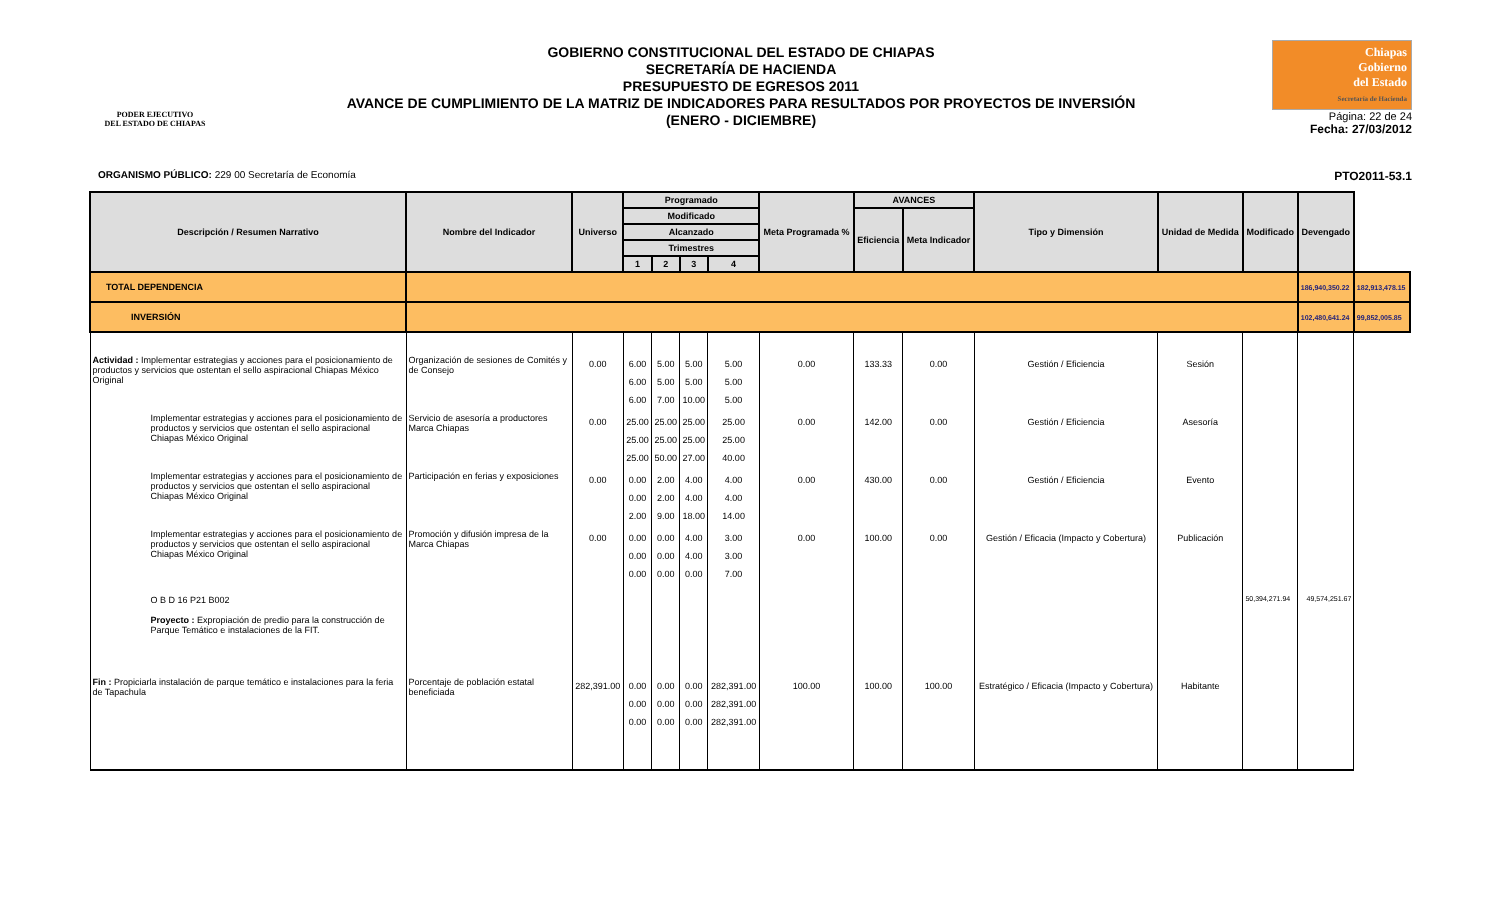PODER EJECUTIVO
DEL ESTADO DE CHIAPAS
GOBIERNO CONSTITUCIONAL DEL ESTADO DE CHIAPAS
SECRETARÍA DE HACIENDA
PRESUPUESTO DE EGRESOS 2011
AVANCE DE CUMPLIMIENTO DE LA MATRIZ DE INDICADORES PARA RESULTADOS POR PROYECTOS DE INVERSIÓN
(ENERO - DICIEMBRE)
Chiapas
Gobierno
del Estado
Secretaría de Hacienda
Página: 22 de 24
Fecha: 27/03/2012
ORGANISMO PÚBLICO: 229 00 Secretaría de Economía PTO2011-53.1
| Descripción / Resumen Narrativo | Nombre del Indicador | Universo | Programado | | | | Meta Programada % | AVANCES | | Tipo y Dimensión | Unidad de Medida | Modificado | Devengado | |
| --- | --- | --- | --- | --- | --- | --- | --- | --- | --- | --- | --- | --- | --- | --- |
| | | | Modificado | | | | | Eficiencia | Meta Indicador | | | | | |
| | | | Alcanzado | | | | | | | | | | | |
| | | | Trimestres | | | | | | | | | | | |
| | | | 1 | 2 | 3 | 4 | | | | | | | | |
| TOTAL DEPENDENCIA | | | | | | | | | | | | | 186,940,350.22 | 182,913,478.15 |
| INVERSIÓN | | | | | | | | | | | | | 102,480,641.24 | 99,852,005.85 |
| Actividad : Implementar estrategias y acciones para el posicionamiento de productos y servicios que ostentan el sello aspiracional Chiapas México Original | Organización de sesiones de Comités y de Consejo | 0.00 | 6.00 6.00 6.00 | 5.00 5.00 7.00 | 5.00 5.00 10.00 | 5.00 5.00 5.00 | 0.00 | 133.33 | 0.00 | Gestión / Eficiencia | Sesión | | | |
| Implementar estrategias y acciones para el posicionamiento de productos y servicios que ostentan el sello aspiracional Chiapas México Original | Servicio de asesoría a productores Marca Chiapas | 0.00 | 25.00 25.00 25.00 | 25.00 25.00 50.00 | 25.00 25.00 27.00 | 25.00 25.00 40.00 | 0.00 | 142.00 | 0.00 | Gestión / Eficiencia | Asesoría | | | |
| Implementar estrategias y acciones para el posicionamiento de productos y servicios que ostentan el sello aspiracional Chiapas México Original | Participación en ferias y exposiciones | 0.00 | 0.00 0.00 2.00 | 2.00 2.00 9.00 | 4.00 4.00 18.00 | 4.00 4.00 14.00 | 0.00 | 430.00 | 0.00 | Gestión / Eficiencia | Evento | | | |
| Implementar estrategias y acciones para el posicionamiento de productos y servicios que ostentan el sello aspiracional Chiapas México Original | Promoción y difusión impresa de la Marca Chiapas | 0.00 | 0.00 0.00 0.00 | 0.00 0.00 0.00 | 4.00 4.00 0.00 | 3.00 3.00 7.00 | 0.00 | 100.00 | 0.00 | Gestión / Eficacia (Impacto y Cobertura) | Publicación | | | |
| O B D 16 P21 B002 Proyecto : Expropiación de predio para la construcción de Parque Temático e instalaciones de la FIT. | | | | | | | | | | | | 50,394,271.94 | 49,574,251.67 | |
| Fin : Propiciarla instalación de parque temático e instalaciones para la feria de Tapachula | Porcentaje de población estatal beneficiada | 282,391.00 | 0.00 0.00 0.00 | 0.00 0.00 0.00 | 0.00 0.00 0.00 | 282,391.00 282,391.00 282,391.00 | 100.00 | 100.00 | 100.00 | Estratégico / Eficacia (Impacto y Cobertura) | Habitante | | | |